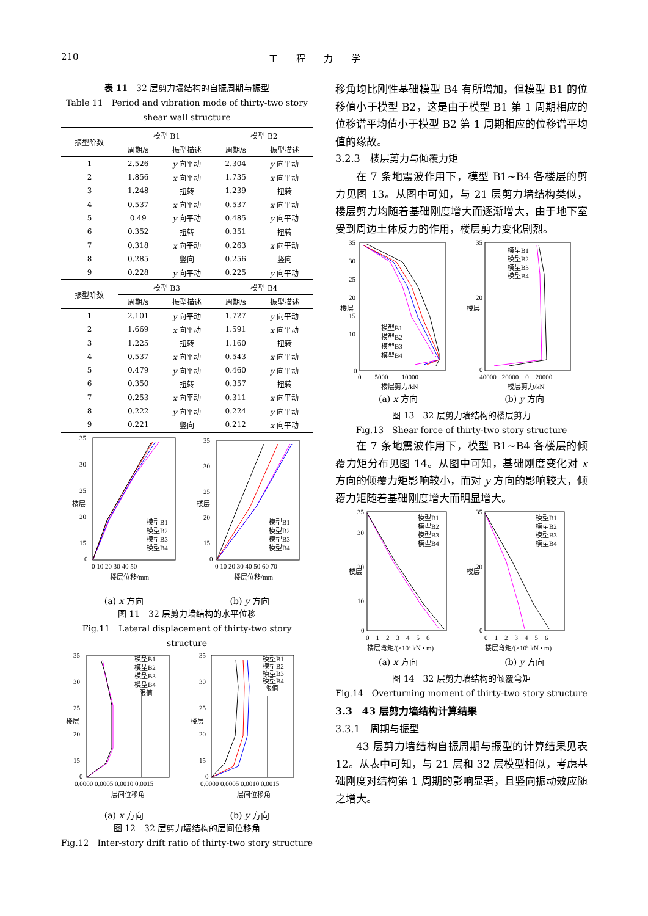210 工程力学
表 11　32 层剪力墙结构的自振周期与振型
Table 11　Period and vibration mode of thirty-two story shear wall structure
| 振型阶数 | 模型 B1 | | 模型 B2 | |
| --- | --- | --- | --- | --- |
| | 周期/s | 振型描述 | 周期/s | 振型描述 |
| 1 | 2.526 | y 向平动 | 2.304 | y 向平动 |
| 2 | 1.856 | x 向平动 | 1.735 | x 向平动 |
| 3 | 1.248 | 扭转 | 1.239 | 扭转 |
| 4 | 0.537 | x 向平动 | 0.537 | x 向平动 |
| 5 | 0.49 | y 向平动 | 0.485 | y 向平动 |
| 6 | 0.352 | 扭转 | 0.351 | 扭转 |
| 7 | 0.318 | x 向平动 | 0.263 | x 向平动 |
| 8 | 0.285 | 竖向 | 0.256 | 竖向 |
| 9 | 0.228 | y 向平动 | 0.225 | y 向平动 |
| 振型阶数 | 模型 B3 | | 模型 B4 | |
| | 周期/s | 振型描述 | 周期/s | 振型描述 |
| 1 | 2.101 | y 向平动 | 1.727 | y 向平动 |
| 2 | 1.669 | x 向平动 | 1.591 | x 向平动 |
| 3 | 1.225 | 扭转 | 1.160 | 扭转 |
| 4 | 0.537 | x 向平动 | 0.543 | x 向平动 |
| 5 | 0.479 | y 向平动 | 0.460 | y 向平动 |
| 6 | 0.350 | 扭转 | 0.357 | 扭转 |
| 7 | 0.253 | x 向平动 | 0.311 | x 向平动 |
| 8 | 0.222 | y 向平动 | 0.224 | y 向平动 |
| 9 | 0.221 | 竖向 | 0.212 | x 向平动 |
35
30
25
20
15
0
楼层
0 10 20 30 40 50
楼层位移/mm
模型B1
模型B2
模型B3
模型B4
35
30
25
20
15
0
楼层
0 10 20 30 40 50 60 70
楼层位移/mm
模型B1
模型B2
模型B3
模型B4
(a) x 方向 (b) y 方向
图 11　32 层剪力墙结构的水平位移
Fig.11　Lateral displacement of thirty-two story structure
35
30
25
20
15
0
楼层
0.0000 0.0005 0.0010 0.0015
层间位移角
模型B1
模型B2
模型B3
模型B4
限值
35
30
25
20
15
0
楼层
0.0000 0.0005 0.0010 0.0015
层间位移角
模型B1
模型B2
模型B3
模型B4
限值
(a) x 方向 (b) y 方向
图 12　32 层剪力墙结构的层间位移角
Fig.12　Inter-story drift ratio of thirty-two story structure
移角均比刚性基础模型 B4 有所增加，但模型 B1 的位移值小于模型 B2，这是由于模型 B1 第 1 周期相应的位移谱平均值小于模型 B2 第 1 周期相应的位移谱平均值的缘故。
3.2.3　楼层剪力与倾覆力矩
在 7 条地震波作用下，模型 B1~B4 各楼层的剪力见图 13。从图中可知，与 21 层剪力墙结构类似，楼层剪力均随着基础刚度增大而逐渐增大，由于地下室受到周边土体反力的作用，楼层剪力变化剧烈。
35
30
25
20
15
10
0
楼层
0　　5000　　10000
楼层剪力/kN
模型B1
模型B2
模型B3
模型B4
35
20
0
楼层
−40000 −20000　0　20000
楼层剪力/kN
模型B1
模型B2
模型B3
模型B4
(a) x 方向 (b) y 方向
图 13　32 层剪力墙结构的楼层剪力
Fig.13　Shear force of thirty-two story structure
在 7 条地震波作用下，模型 B1~B4 各楼层的倾覆力矩分布见图 14。从图中可知，基础刚度变化对 x 方向的倾覆力矩影响较小，而对 y 方向的影响较大，倾覆力矩随着基础刚度增大而明显增大。
35
30
20
10
0
楼层
0　1　2　3　4　5　6
楼层弯矩/(×105 kN • m)
模型B1
模型B2
模型B3
模型B4
35
20
0
楼层
0　1　2　3　4　5　6
楼层弯矩/(×105 kN • m)
模型B1
模型B2
模型B3
模型B4
(a) x 方向 (b) y 方向
图 14　32 层剪力墙结构的倾覆弯矩
Fig.14　Overturning moment of thirty-two story structure
3.3　43 层剪力墙结构计算结果
3.3.1　周期与振型
43 层剪力墙结构自振周期与振型的计算结果见表 12。从表中可知，与 21 层和 32 层模型相似，考虑基础刚度对结构第 1 周期的影响显著，且竖向振动效应随之增大。